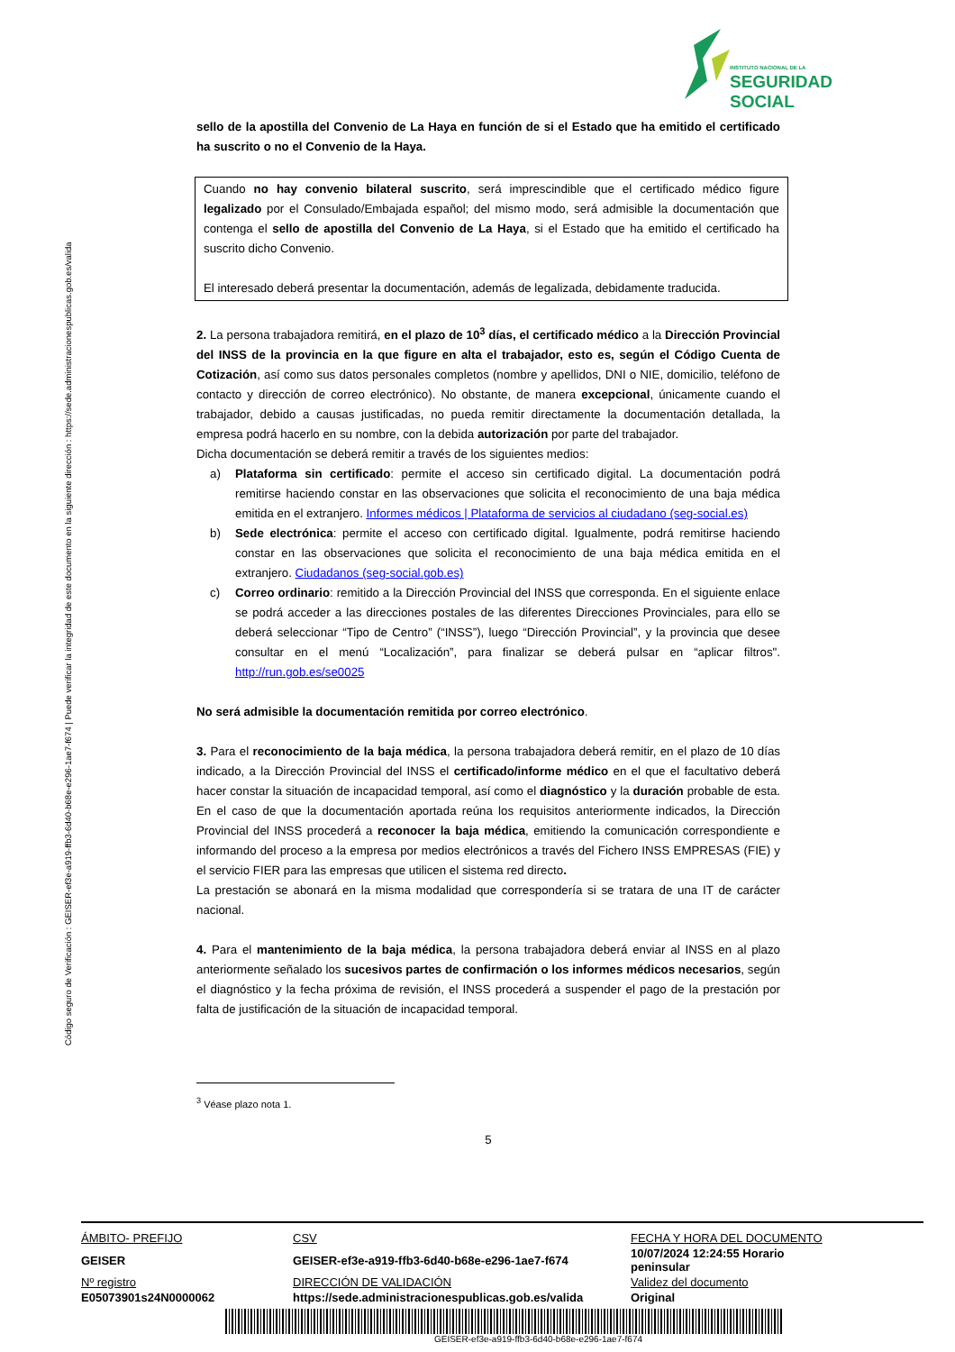Código seguro de Verificación : GEISER-ef3e-a919-ffb3-6d40-b68e-e296-1ae7-f674 | Puede verificar la integridad de este documento en la siguiente dirección : https://sede.administracionespublicas.gob.es/valida
INSTITUTO NACIONAL DE LA
SEGURIDAD SOCIAL
sello de la apostilla del Convenio de La Haya en función de si el Estado que ha emitido el certificado ha suscrito o no el Convenio de la Haya.
Cuando no hay convenio bilateral suscrito, será imprescindible que el certificado médico figure legalizado por el Consulado/Embajada español; del mismo modo, será admisible la documentación que contenga el sello de apostilla del Convenio de La Haya, si el Estado que ha emitido el certificado ha suscrito dicho Convenio.
El interesado deberá presentar la documentación, además de legalizada, debidamente traducida.
2. La persona trabajadora remitirá, en el plazo de 10<sup>3</sup> días, el certificado médico a la Dirección Provincial del INSS de la provincia en la que figure en alta el trabajador, esto es, según el Código Cuenta de Cotización, así como sus datos personales completos (nombre y apellidos, DNI o NIE, domicilio, teléfono de contacto y dirección de correo electrónico). No obstante, de manera excepcional, únicamente cuando el trabajador, debido a causas justificadas, no pueda remitir directamente la documentación detallada, la empresa podrá hacerlo en su nombre, con la debida autorización por parte del trabajador.
Dicha documentación se deberá remitir a través de los siguientes medios:
a) Plataforma sin certificado: permite el acceso sin certificado digital. La documentación podrá remitirse haciendo constar en las observaciones que solicita el reconocimiento de una baja médica emitida en el extranjero. Informes médicos | Plataforma de servicios al ciudadano (seg-social.es)
b) Sede electrónica: permite el acceso con certificado digital. Igualmente, podrá remitirse haciendo constar en las observaciones que solicita el reconocimiento de una baja médica emitida en el extranjero. Ciudadanos (seg-social.gob.es)
c) Correo ordinario: remitido a la Dirección Provincial del INSS que corresponda. En el siguiente enlace se podrá acceder a las direcciones postales de las diferentes Direcciones Provinciales, para ello se deberá seleccionar “Tipo de Centro” (“INSS”), luego “Dirección Provincial”, y la provincia que desee consultar en el menú “Localización”, para finalizar se deberá pulsar en “aplicar filtros". http://run.gob.es/se0025
No será admisible la documentación remitida por correo electrónico.
3. Para el reconocimiento de la baja médica, la persona trabajadora deberá remitir, en el plazo de 10 días indicado, a la Dirección Provincial del INSS el certificado/informe médico en el que el facultativo deberá hacer constar la situación de incapacidad temporal, así como el diagnóstico y la duración probable de esta. En el caso de que la documentación aportada reúna los requisitos anteriormente indicados, la Dirección Provincial del INSS procederá a reconocer la baja médica, emitiendo la comunicación correspondiente e informando del proceso a la empresa por medios electrónicos a través del Fichero INSS EMPRESAS (FIE) y el servicio FIER para las empresas que utilicen el sistema red directo.
La prestación se abonará en la misma modalidad que correspondería si se tratara de una IT de carácter nacional.
4. Para el mantenimiento de la baja médica, la persona trabajadora deberá enviar al INSS en al plazo anteriormente señalado los sucesivos partes de confirmación o los informes médicos necesarios, según el diagnóstico y la fecha próxima de revisión, el INSS procederá a suspender el pago de la prestación por falta de justificación de la situación de incapacidad temporal.
<sup>3</sup> Véase plazo nota 1.
5
| ÁMBITO- PREFIJO | CSV | FECHA Y HORA DEL DOCUMENTO |
| GEISER | GEISER-ef3e-a919-ffb3-6d40-b68e-e296-1ae7-f674 | 10/07/2024 12:24:55 Horario peninsular |
| Nº registro | DIRECCIÓN DE VALIDACIÓN | Validez del documento |
| E05073901s24N0000062 | https://sede.administracionespublicas.gob.es/valida | Original |
GEISER-ef3e-a919-ffb3-6d40-b68e-e296-1ae7-f674